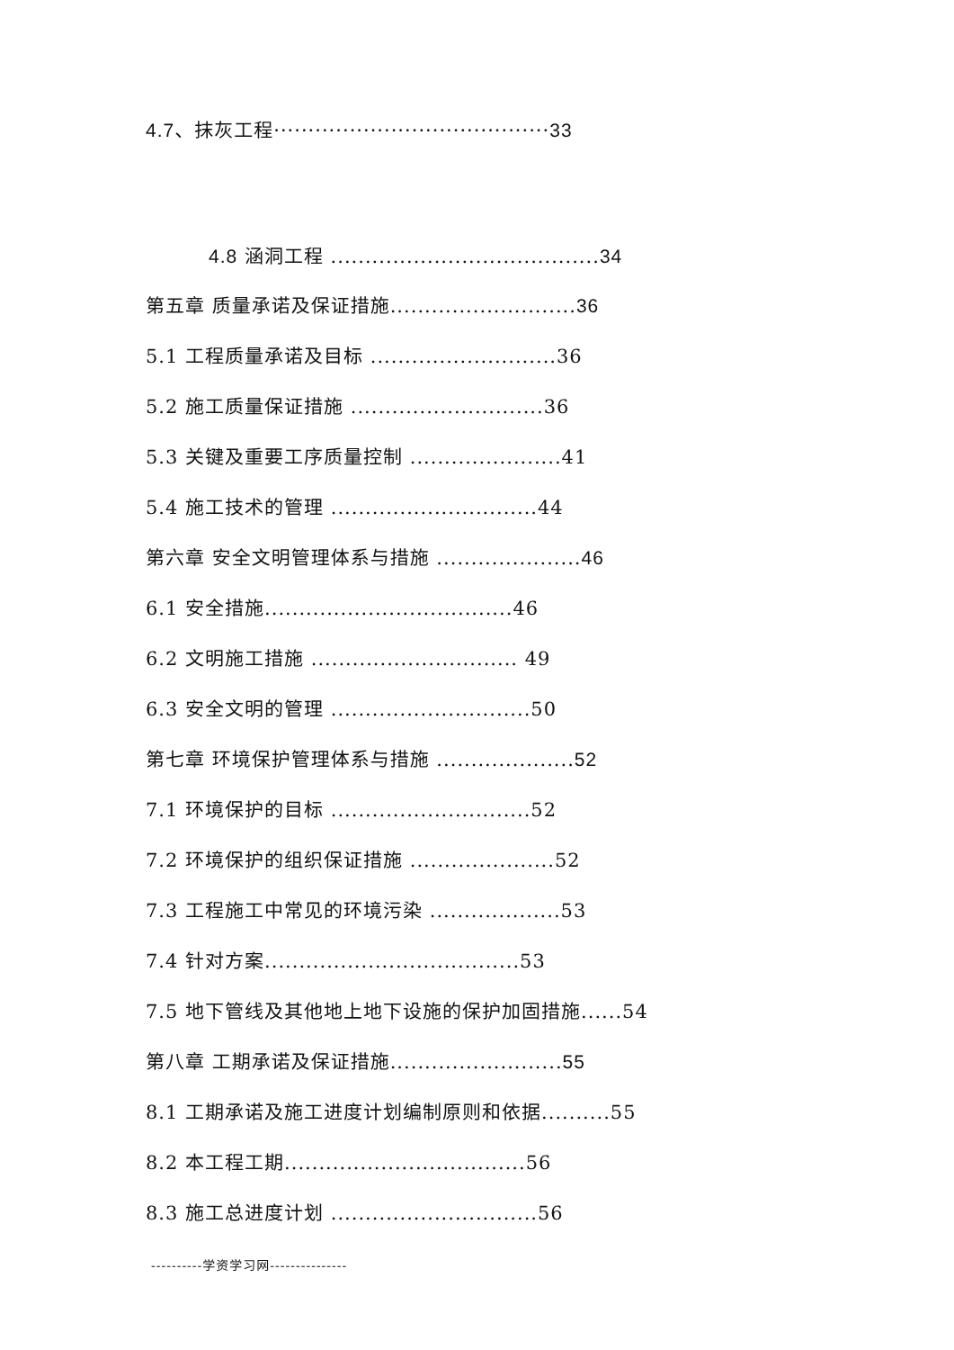4.7、抹灰工程········································33
4.8 涵洞工程 .......................................34
第五章 质量承诺及保证措施...........................36
5.1 工程质量承诺及目标 ...........................36
5.2 施工质量保证措施 ............................36
5.3 关键及重要工序质量控制 ......................41
5.4 施工技术的管理 ..............................44
第六章 安全文明管理体系与措施 .....................46
6.1 安全措施....................................46
6.2 文明施工措施 .............................. 49
6.3 安全文明的管理 .............................50
第七章 环境保护管理体系与措施 ....................52
7.1 环境保护的目标 .............................52
7.2 环境保护的组织保证措施 .....................52
7.3 工程施工中常见的环境污染 ...................53
7.4 针对方案.....................................53
7.5 地下管线及其他地上地下设施的保护加固措施......54
第八章 工期承诺及保证措施.........................55
8.1 工期承诺及施工进度计划编制原则和依据..........55
8.2 本工程工期...................................56
8.3 施工总进度计划 ..............................56
----------学资学习网---------------